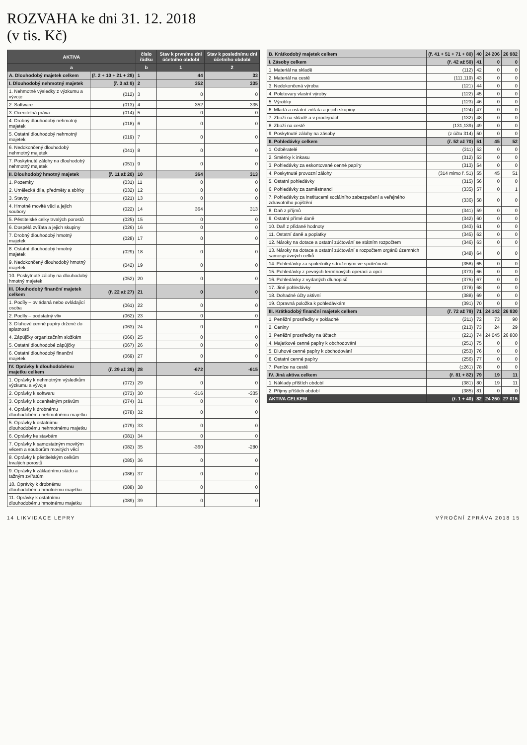ROZVAHA ke dni 31. 12. 2018
(v tis. Kč)
| AKTIVA | | číslo řádku | Stav k prvnímu dni účetního období | Stav k poslednímu dni účetního období |
| --- | --- | --- | --- | --- |
| a | | b | 1 | 2 |
| A. Dlouhodobý majetek celkem | (ř. 2 + 10 + 21 + 28) | 1 | 44 | 33 |
| I. Dlouhodobý nehmotný majetek | (ř. 3 až 9) | 2 | 352 | 335 |
| 1. Nehmotné výsledky z výzkumu a vývoje | (012) | 3 | 0 | 0 |
| 2. Software | (013) | 4 | 352 | 335 |
| 3. Ocenitelná práva | (014) | 5 | 0 | 0 |
| 4. Drobný dlouhodobý nehmotný majetek | (018) | 6 | 0 | 0 |
| 5. Ostatní dlouhodobý nehmotný majetek | (019) | 7 | 0 | 0 |
| 6. Nedokončený dlouhodobý nehmotný majetek | (041) | 8 | 0 | 0 |
| 7. Poskytnuté zálohy na dlouhodobý nehmotný majetek | (051) | 9 | 0 | 0 |
| II. Dlouhodobý hmotný majetek | (ř. 11 až 20) | 10 | 364 | 313 |
| 1. Pozemky | (031) | 11 | 0 | 0 |
| 2. Umělecká díla, předměty a sbírky | (032) | 12 | 0 | 0 |
| 3. Stavby | (021) | 13 | 0 | 0 |
| 4. Hmotné movité věci a jejich soubory | (022) | 14 | 364 | 313 |
| 5. Pěstitelské celky trvalých porostů | (025) | 15 | 0 | 0 |
| 6. Dospělá zvířata a jejich skupiny | (026) | 16 | 0 | 0 |
| 7. Drobný dlouhodobý hmotný majetek | (028) | 17 | 0 | 0 |
| 8. Ostatní dlouhodobý hmotný majetek | (029) | 18 | 0 | 0 |
| 9. Nedokončený dlouhodobý hmotný majetek | (042) | 19 | 0 | 0 |
| 10. Poskytnuté zálohy na dlouhodobý hmotný majetek | (052) | 20 | 0 | 0 |
| III. Dlouhodobý finanční majetek celkem | (ř. 22 až 27) | 21 | 0 | 0 |
| 1. Podíly – ovládaná nebo ovládající osoba | (061) | 22 | 0 | 0 |
| 2. Podíly – podstatný vliv | (062) | 23 | 0 | 0 |
| 3. Dluhové cenné papíry držené do splatnosti | (063) | 24 | 0 | 0 |
| 4. Zápůjčky organizačním složkám | (066) | 25 | 0 | 0 |
| 5. Ostatní dlouhodobé zápůjčky | (067) | 26 | 0 | 0 |
| 6. Ostatní dlouhodobý finanční majetek | (069) | 27 | 0 | 0 |
| IV. Oprávky k dlouhodobému majetku celkem | (ř. 29 až 39) | 28 | -672 | -615 |
| 1. Oprávky k nehmotným výsledkům výzkumu a vývoje | (072) | 29 | 0 | 0 |
| 2. Oprávky k softwaru | (073) | 30 | -316 | -335 |
| 3. Oprávky k ocenitelným právům | (074) | 31 | 0 | 0 |
| 4. Oprávky k drobnému dlouhodobému nehmotnému majetku | (078) | 32 | 0 | 0 |
| 5. Oprávky k ostatnímu dlouhodobému nehmotnému majetku | (079) | 33 | 0 | 0 |
| 6. Oprávky ke stavbám | (081) | 34 | 0 | 0 |
| 7. Oprávky k samostatným movitým věcem a souborům movitých věcí | (082) | 35 | -360 | -280 |
| 8. Oprávky k pěstitelským celkům trvalých porostů | (085) | 36 | 0 | 0 |
| 9. Oprávky k základnímu stádu a tažným zvířatům | (086) | 37 | 0 | 0 |
| 10. Oprávky k drobnému dlouhodobému hmotnému majetku | (088) | 38 | 0 | 0 |
| 11. Oprávky k ostatnímu dlouhodobému hmotnému majetku | (089) | 39 | 0 | 0 |
| B. Krátkodobý majetek celkem | (ř. 41 + 51 + 71 + 80) | 40 | 24 206 | 26 982 |
| I. Zásoby celkem | (ř. 42 až 50) | 41 | 0 | 0 |
| 1. Materiál na skladě | (112) | 42 | 0 | 0 |
| 2. Materiál na cestě | (111,119) | 43 | 0 | 0 |
| 3. Nedokončená výroba | (121) | 44 | 0 | 0 |
| 4. Polotovary vlastní výroby | (122) | 45 | 0 | 0 |
| 5. Výrobky | (123) | 46 | 0 | 0 |
| 6. Mladá a ostatní zvířata a jejich skupiny | (124) | 47 | 0 | 0 |
| 7. Zboží na skladě a v prodejnách | (132) | 48 | 0 | 0 |
| 8. Zboží na cestě | (131,139) | 49 | 0 | 0 |
| 9. Poskytnuté zálohy na zásoby | (z účtu 314) | 50 | 0 | 0 |
| II. Pohledávky celkem | (ř. 52 až 70) | 51 | 45 | 52 |
| 1. Odběratelé | (311) | 52 | 0 | 0 |
| 2. Směnky k inkasu | (312) | 53 | 0 | 0 |
| 3. Pohledávky za eskontované cenné papíry | (313) | 54 | 0 | 0 |
| 4. Poskytnuté provozní zálohy | (314 mimo ř. 51) | 55 | 45 | 51 |
| 5. Ostatní pohledávky | (315) | 56 | 0 | 0 |
| 6. Pohledávky za zaměstnanci | (335) | 57 | 0 | 1 |
| 7. Pohledávky za institucemi sociálního zabezpečení a veřejného zdravotního pojištění | (336) | 58 | 0 | 0 |
| 8. Daň z příjmů | (341) | 59 | 0 | 0 |
| 9. Ostatní přímé daně | (342) | 60 | 0 | 0 |
| 10. Daň z přidané hodnoty | (343) | 61 | 0 | 0 |
| 11. Ostatní daně a poplatky | (345) | 62 | 0 | 0 |
| 12. Nároky na dotace a ostatní zúčtování se státním rozpočtem | (346) | 63 | 0 | 0 |
| 13. Nároky na dotace a ostatní zúčtování s rozpočtem orgánů územních samosprávných celků | (348) | 64 | 0 | 0 |
| 14. Pohledávky za společníky sdruženými ve společnosti | (358) | 65 | 0 | 0 |
| 15. Pohledávky z pevných termínových operací a opcí | (373) | 66 | 0 | 0 |
| 16. Pohledávky z vydaných dluhopisů | (375) | 67 | 0 | 0 |
| 17. Jiné pohledávky | (378) | 68 | 0 | 0 |
| 18. Dohadné účty aktivní | (388) | 69 | 0 | 0 |
| 19. Opravná položka k pohledávkám | (391) | 70 | 0 | 0 |
| III. Krátkodobý finanční majetek celkem | (ř. 72 až 79) | 71 | 24 142 | 26 930 |
| 1. Peněžní prostředky v pokladně | (211) | 72 | 73 | 90 |
| 2. Ceniny | (213) | 73 | 24 | 29 |
| 3. Peněžní prostředky na účtech | (221) | 74 | 24 045 | 26 800 |
| 4. Majetkové cenné papíry k obchodování | (251) | 75 | 0 | 0 |
| 5. Dluhové cenné papíry k obchodování | (253) | 76 | 0 | 0 |
| 6. Ostatní cenné papíry | (256) | 77 | 0 | 0 |
| 7. Peníze na cestě | (±261) | 78 | 0 | 0 |
| IV. Jiná aktiva celkem | (ř. 81 + 82) | 79 | 19 | 11 |
| 1. Náklady příštích období | (381) | 80 | 19 | 11 |
| 2. Příjmy příštích období | (385) | 81 | 0 | 0 |
| AKTIVA CELKEM | (ř. 1 + 40) | 82 | 24 250 | 27 015 |
14 LIKVIDACE LEPRY VÝROČNÍ ZPRÁVA 2018 15